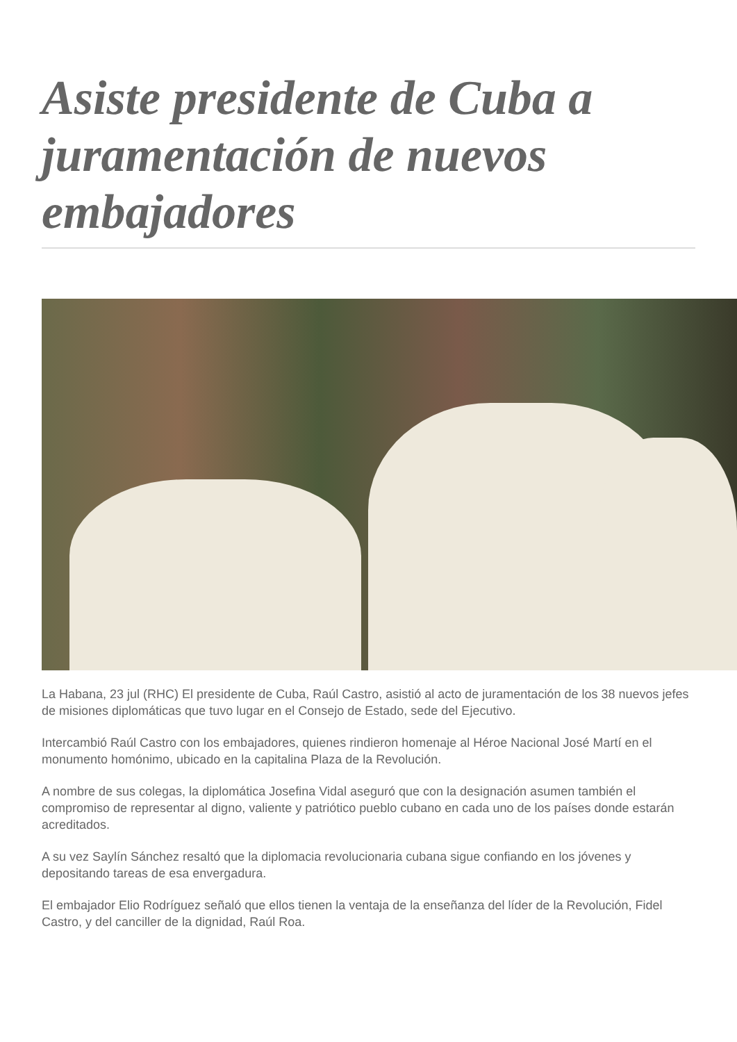Asiste presidente de Cuba a juramentación de nuevos embajadores
La Habana, 23 jul (RHC) El presidente de Cuba, Raúl Castro, asistió al acto de juramentación de los 38 nuevos jefes de misiones diplomáticas que tuvo lugar en el Consejo de Estado, sede del Ejecutivo.
Intercambió Raúl Castro con los embajadores, quienes rindieron homenaje al Héroe Nacional José Martí en el monumento homónimo, ubicado en la capitalina Plaza de la Revolución.
A nombre de sus colegas, la diplomática Josefina Vidal aseguró que con la designación asumen también el compromiso de representar al digno, valiente y patriótico pueblo cubano en cada uno de los países donde estarán acreditados.
A su vez Saylín Sánchez resaltó que la diplomacia revolucionaria cubana sigue confiando en los jóvenes y depositando tareas de esa envergadura.
El embajador Elio Rodríguez señaló que ellos tienen la ventaja de la enseñanza del líder de la Revolución, Fidel Castro, y del canciller de la dignidad, Raúl Roa.